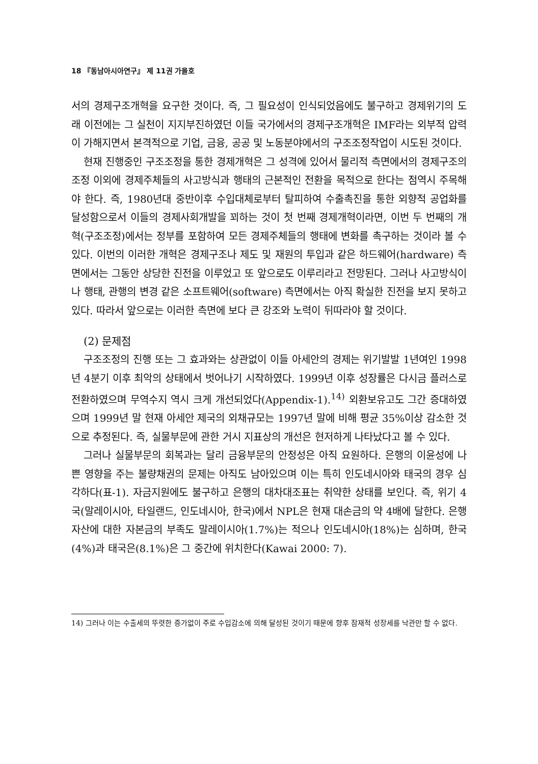18 『동남아시아연구』 제 11권 가을호
서의 경제구조개혁을 요구한 것이다. 즉, 그 필요성이 인식되었음에도 불구하고 경제위기의 도래 이전에는 그 실천이 지지부진하였던 이들 국가에서의 경제구조개혁은 IMF라는 외부적 압력이 가해지면서 본격적으로 기업, 금융, 공공 및 노동분야에서의 구조조정작업이 시도된 것이다.
현재 진행중인 구조조정을 통한 경제개혁은 그 성격에 있어서 물리적 측면에서의 경제구조의 조정 이외에 경제주체들의 사고방식과 행태의 근본적인 전환을 목적으로 한다는 점역시 주목해야 한다. 즉, 1980년대 중반이후 수입대체로부터 탈피하여 수출촉진을 통한 외향적 공업화를 달성함으로서 이들의 경제사회개발을 꾀하는 것이 첫 번째 경제개혁이라면, 이번 두 번째의 개혁(구조조정)에서는 정부를 포함하여 모든 경제주체들의 행태에 변화를 촉구하는 것이라 볼 수 있다. 이번의 이러한 개혁은 경제구조나 제도 및 재원의 투입과 같은 하드웨어(hardware) 측면에서는 그동안 상당한 진전을 이루었고 또 앞으로도 이루리라고 전망된다. 그러나 사고방식이나 행태, 관행의 변경 같은 소프트웨어(software) 측면에서는 아직 확실한 진전을 보지 못하고 있다. 따라서 앞으로는 이러한 측면에 보다 큰 강조와 노력이 뒤따라야 할 것이다.
(2) 문제점
구조조정의 진행 또는 그 효과와는 상관없이 이들 아세안의 경제는 위기발발 1년여인 1998년 4분기 이후 최악의 상태에서 벗어나기 시작하였다. 1999년 이후 성장률은 다시금 플러스로 전환하였으며 무역수지 역시 크게 개선되었다(Appendix-1).<sup>14)</sup> 외환보유고도 그간 증대하였으며 1999년 말 현재 아세안 제국의 외채규모는 1997년 말에 비해 평균 35%이상 감소한 것으로 추정된다. 즉, 실물부문에 관한 거시 지표상의 개선은 현저하게 나타났다고 볼 수 있다.
그러나 실물부문의 회복과는 달리 금융부문의 안정성은 아직 요원하다. 은행의 이윤성에 나쁜 영향을 주는 불량채권의 문제는 아직도 남아있으며 이는 특히 인도네시아와 태국의 경우 심각하다(표-1). 자금지원에도 불구하고 은행의 대차대조표는 취약한 상태를 보인다. 즉, 위기 4국(말레이시아, 타일랜드, 인도네시아, 한국)에서 NPL은 현재 대손금의 약 4배에 달한다. 은행자산에 대한 자본금의 부족도 말레이시아(1.7%)는 적으나 인도네시아(18%)는 심하며, 한국(4%)과 태국은(8.1%)은 그 중간에 위치한다(Kawai 2000: 7).
14) 그러나 이는 수출세의 뚜렷한 증가없이 주로 수입감소에 의해 달성된 것이기 때문에 향후 잠재적 성장세를 낙관만 할 수 없다.